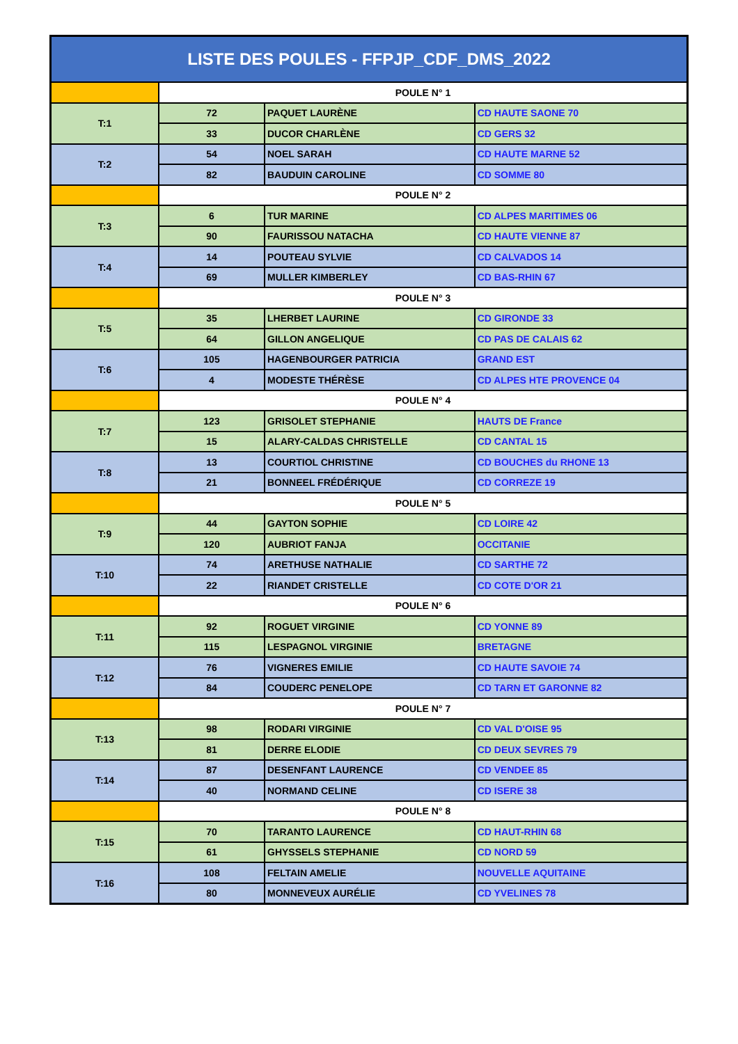| LISTE DES POULES - FFPJP_CDF_DMS_2022 | | | |
| --- | --- | --- | --- |
| | POULE N° 1 | | |
| T:1 | 72 | PAQUET LAURÈNE | CD HAUTE SAONE 70 |
| | 33 | DUCOR CHARLÈNE | CD GERS 32 |
| T:2 | 54 | NOEL SARAH | CD HAUTE MARNE 52 |
| | 82 | BAUDUIN CAROLINE | CD SOMME 80 |
| | POULE N° 2 | | |
| T:3 | 6 | TUR MARINE | CD ALPES MARITIMES 06 |
| | 90 | FAURISSOU NATACHA | CD HAUTE VIENNE 87 |
| T:4 | 14 | POUTEAU SYLVIE | CD CALVADOS 14 |
| | 69 | MULLER KIMBERLEY | CD BAS-RHIN 67 |
| | POULE N° 3 | | |
| T:5 | 35 | LHERBET LAURINE | CD GIRONDE 33 |
| | 64 | GILLON ANGELIQUE | CD PAS DE CALAIS 62 |
| T:6 | 105 | HAGENBOURGER PATRICIA | GRAND EST |
| | 4 | MODESTE THÉRÈSE | CD ALPES HTE PROVENCE 04 |
| | POULE N° 4 | | |
| T:7 | 123 | GRISOLET STEPHANIE | HAUTS DE France |
| | 15 | ALARY-CALDAS CHRISTELLE | CD CANTAL 15 |
| T:8 | 13 | COURTIOL CHRISTINE | CD BOUCHES du RHONE 13 |
| | 21 | BONNEEL FRÉDÉRIQUE | CD CORREZE 19 |
| | POULE N° 5 | | |
| T:9 | 44 | GAYTON SOPHIE | CD LOIRE 42 |
| | 120 | AUBRIOT FANJA | OCCITANIE |
| T:10 | 74 | ARETHUSE NATHALIE | CD SARTHE 72 |
| | 22 | RIANDET CRISTELLE | CD COTE D'OR 21 |
| | POULE N° 6 | | |
| T:11 | 92 | ROGUET VIRGINIE | CD YONNE 89 |
| | 115 | LESPAGNOL VIRGINIE | BRETAGNE |
| T:12 | 76 | VIGNERES EMILIE | CD HAUTE SAVOIE 74 |
| | 84 | COUDERC PENELOPE | CD TARN ET GARONNE 82 |
| | POULE N° 7 | | |
| T:13 | 98 | RODARI VIRGINIE | CD VAL D'OISE 95 |
| | 81 | DERRE ELODIE | CD DEUX SEVRES 79 |
| T:14 | 87 | DESENFANT LAURENCE | CD VENDEE 85 |
| | 40 | NORMAND CELINE | CD ISERE 38 |
| | POULE N° 8 | | |
| T:15 | 70 | TARANTO LAURENCE | CD HAUT-RHIN 68 |
| | 61 | GHYSSELS STEPHANIE | CD NORD 59 |
| T:16 | 108 | FELTAIN AMELIE | NOUVELLE AQUITAINE |
| | 80 | MONNEVEUX AURÉLIE | CD YVELINES 78 |